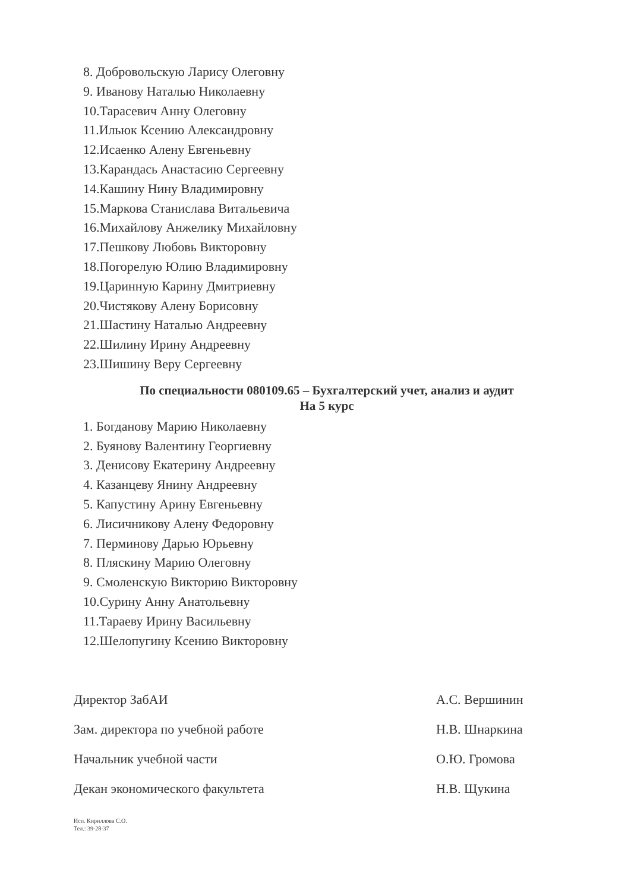8. Добровольскую Ларису Олеговну
9. Иванову Наталью Николаевну
10.Тарасевич Анну Олеговну
11.Ильюк Ксению Александровну
12.Исаенко Алену Евгеньевну
13.Карандась Анастасию Сергеевну
14.Кашину Нину Владимировну
15.Маркова Станислава Витальевича
16.Михайлову Анжелику Михайловну
17.Пешкову Любовь Викторовну
18.Погорелую Юлию Владимировну
19.Царинную Карину Дмитриевну
20.Чистякову Алену Борисовну
21.Шастину Наталью Андреевну
22.Шилину Ирину Андреевну
23.Шишину Веру Сергеевну
По специальности 080109.65 – Бухгалтерский учет, анализ и аудит
На 5 курс
1. Богданову Марию Николаевну
2. Буянову Валентину Георгиевну
3. Денисову Екатерину Андреевну
4. Казанцеву Янину Андреевну
5. Капустину Арину Евгеньевну
6. Лисичникову Алену Федоровну
7. Перминову Дарью Юрьевну
8. Пляскину Марию Олеговну
9. Смоленскую Викторию Викторовну
10.Сурину Анну Анатольевну
11.Тараеву Ирину Васильевну
12.Шелопугину Ксению Викторовну
Директор ЗабАИ А.С. Вершинин
Зам. директора по учебной работе Н.В. Шнаркина
Начальник учебной части О.Ю. Громова
Декан экономического факультета Н.В. Щукина
Исп. Кириллова С.О.
Тел.: 39-28-37